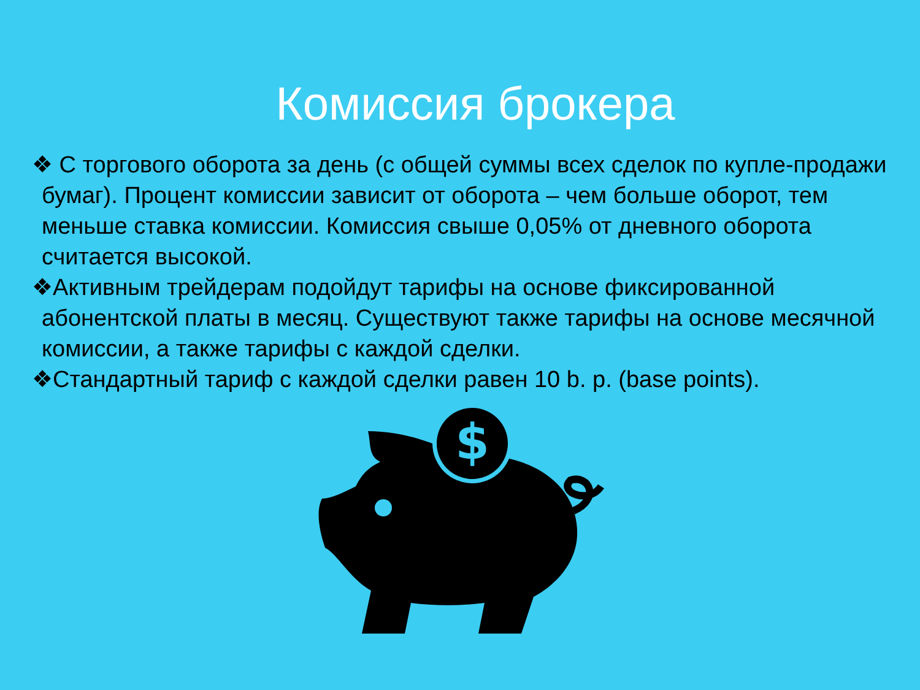Комиссия брокера
❖ С торгового оборота за день (с общей суммы всех сделок по купле-продажи бумаг). Процент комиссии зависит от оборота – чем больше оборот, тем меньше ставка комиссии. Комиссия свыше 0,05% от дневного оборота считается высокой.
❖Активным трейдерам подойдут тарифы на основе фиксированной абонентской платы в месяц. Существуют также тарифы на основе месячной комиссии, а также тарифы с каждой сделки.
❖Стандартный тариф с каждой сделки равен 10 b. p. (base points).
$